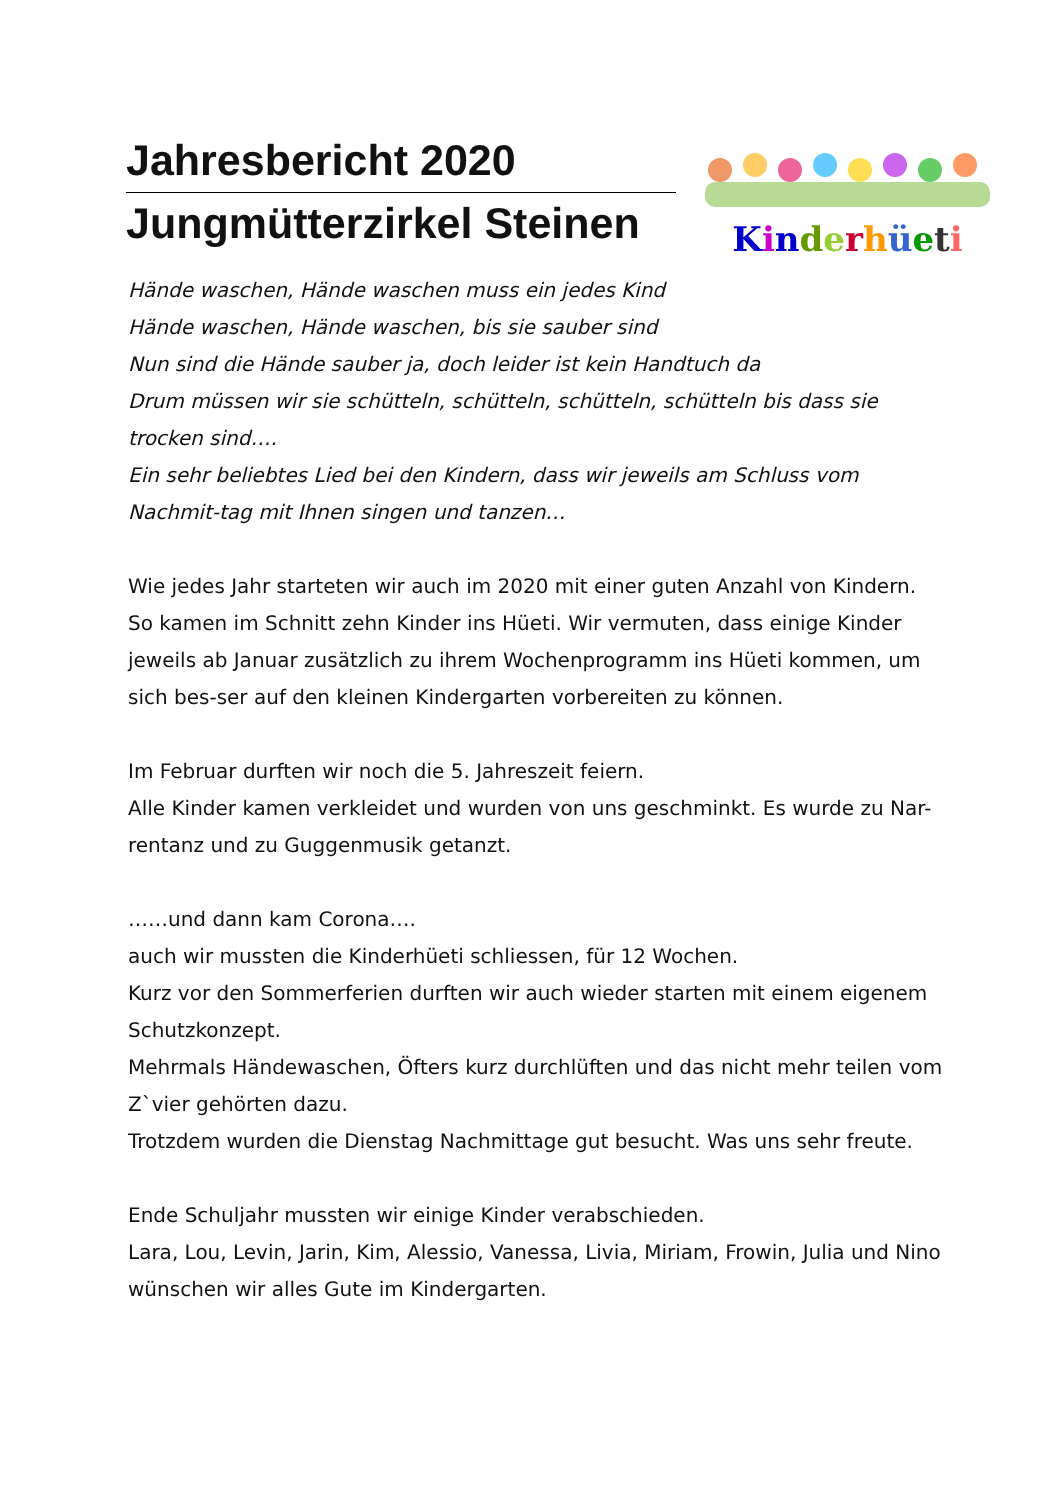Jahresbericht 2020
Jungmütterzirkel Steinen
Kinderhüeti
Hände waschen, Hände waschen muss ein jedes Kind
Hände waschen, Hände waschen, bis sie sauber sind
Nun sind die Hände sauber ja, doch leider ist kein Handtuch da
Drum müssen wir sie schütteln, schütteln, schütteln, schütteln bis dass sie trocken sind….
Ein sehr beliebtes Lied bei den Kindern, dass wir jeweils am Schluss vom Nachmit-tag mit Ihnen singen und tanzen…
Wie jedes Jahr starteten wir auch im 2020 mit einer guten Anzahl von Kindern. So kamen im Schnitt zehn Kinder ins Hüeti. Wir vermuten, dass einige Kinder jeweils ab Januar zusätzlich zu ihrem Wochenprogramm ins Hüeti kommen, um sich bes-ser auf den kleinen Kindergarten vorbereiten zu können.
Im Februar durften wir noch die 5. Jahreszeit feiern.
Alle Kinder kamen verkleidet und wurden von uns geschminkt. Es wurde zu Nar-rentanz und zu Guggenmusik getanzt.
……und dann kam Corona….
auch wir mussten die Kinderhüeti schliessen, für 12 Wochen.
Kurz vor den Sommerferien durften wir auch wieder starten mit einem eigenem Schutzkonzept.
Mehrmals Händewaschen, Öfters kurz durchlüften und das nicht mehr teilen vom Z`vier gehörten dazu.
Trotzdem wurden die Dienstag Nachmittage gut besucht. Was uns sehr freute.
Ende Schuljahr mussten wir einige Kinder verabschieden.
Lara, Lou, Levin, Jarin, Kim, Alessio, Vanessa, Livia, Miriam, Frowin, Julia und Nino wünschen wir alles Gute im Kindergarten.